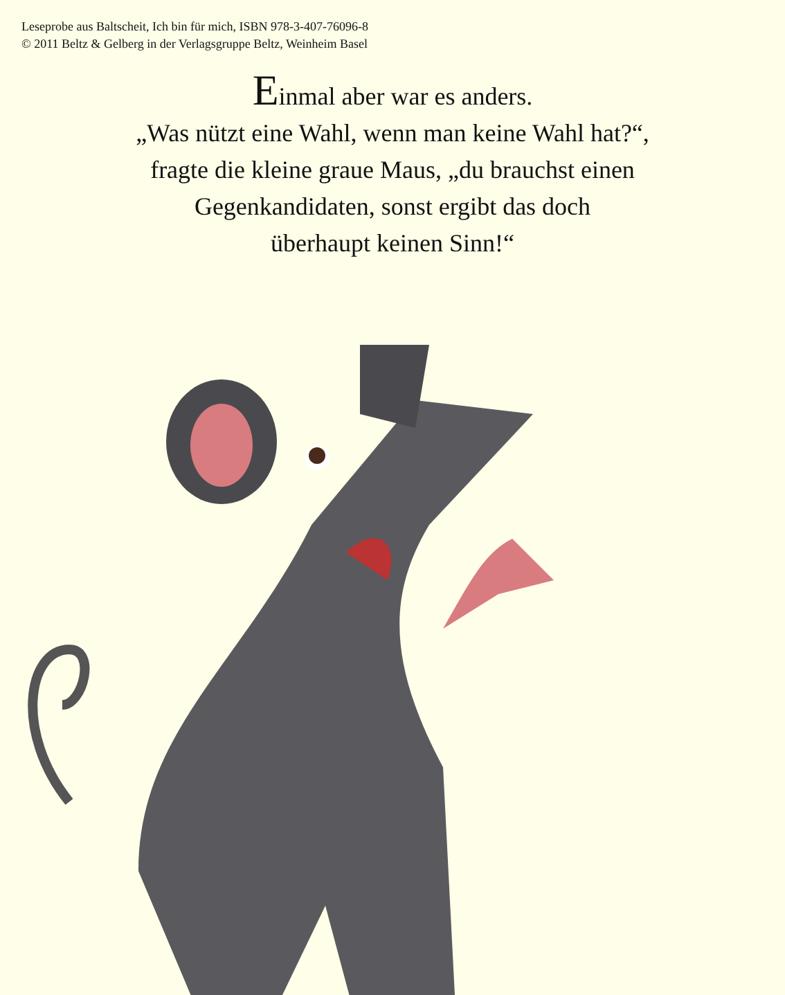Leseprobe aus Baltscheit, Ich bin für mich, ISBN 978-3-407-76096-8
© 2011 Beltz & Gelberg in der Verlagsgruppe Beltz, Weinheim Basel
Einmal aber war es anders.
„Was nützt eine Wahl, wenn man keine Wahl hat?“,
fragte die kleine graue Maus, „du brauchst einen
Gegenkandidaten, sonst ergibt das doch
überhaupt keinen Sinn!“